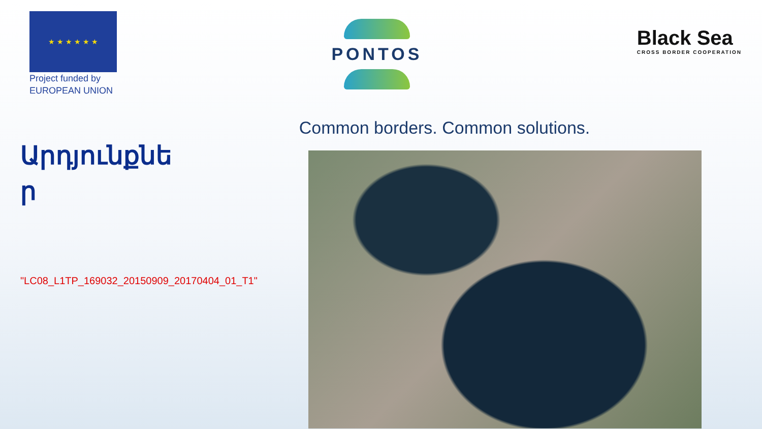★ ★ ★ ★ ★ ★
Project funded by
EUROPEAN UNION
PONTOS
Black Sea
CROSS BORDER COOPERATION
Common borders. Common solutions.
Արդյունքնե ր
"LC08_L1TP_169032_20150909_20170404_01_T1"